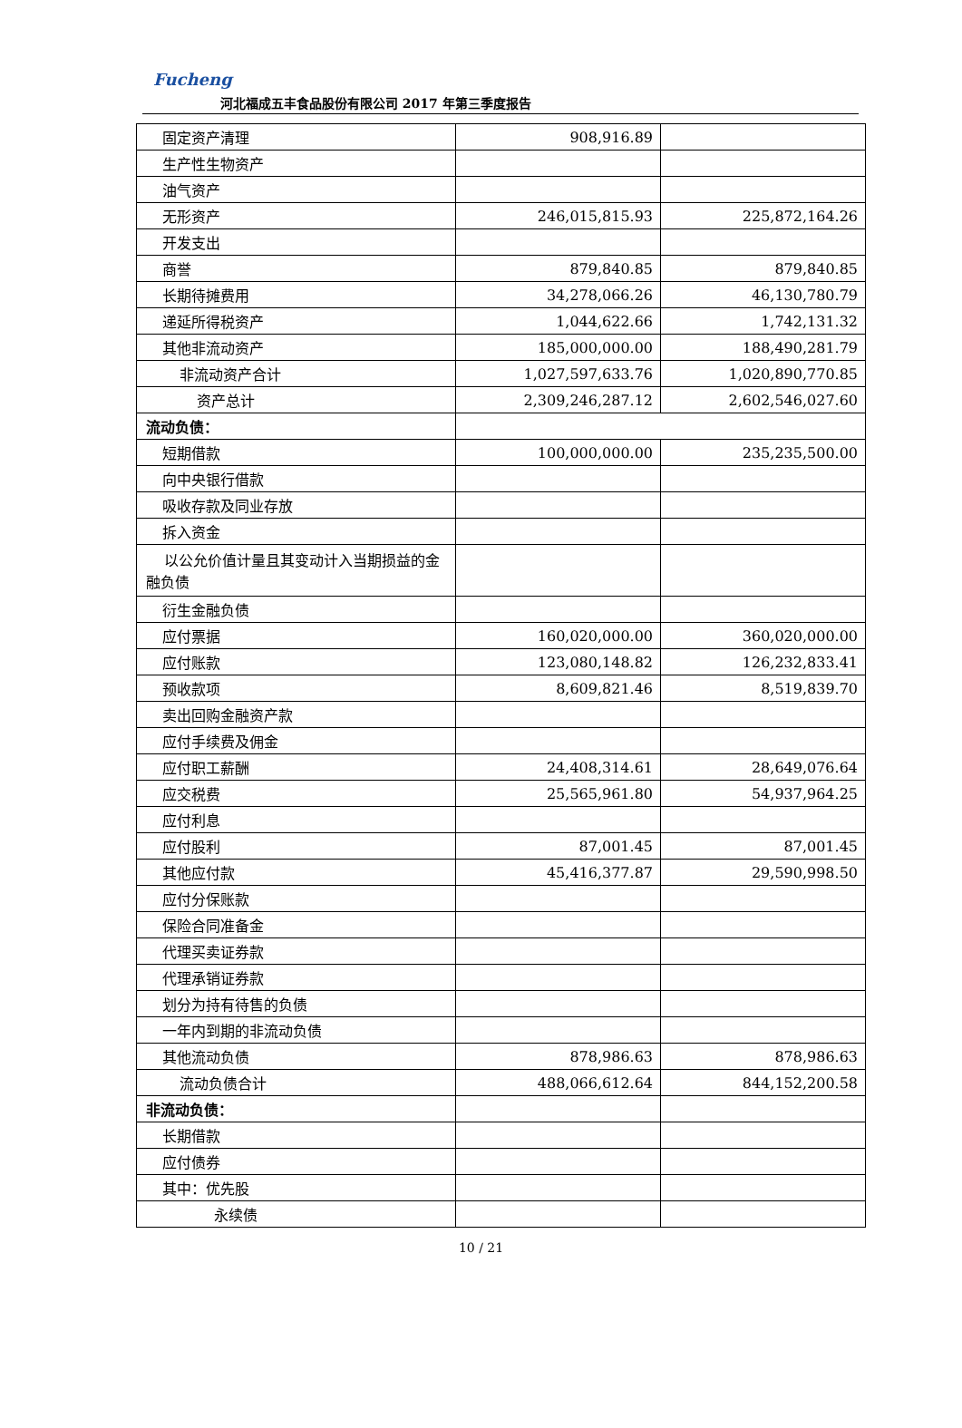Fucheng
河北福成五丰食品股份有限公司 2017 年第三季度报告
| 固定资产清理 | 908,916.89 | |
| 生产性生物资产 | | |
| 油气资产 | | |
| 无形资产 | 246,015,815.93 | 225,872,164.26 |
| 开发支出 | | |
| 商誉 | 879,840.85 | 879,840.85 |
| 长期待摊费用 | 34,278,066.26 | 46,130,780.79 |
| 递延所得税资产 | 1,044,622.66 | 1,742,131.32 |
| 其他非流动资产 | 185,000,000.00 | 188,490,281.79 |
| 非流动资产合计 | 1,027,597,633.76 | 1,020,890,770.85 |
| 资产总计 | 2,309,246,287.12 | 2,602,546,027.60 |
| 流动负债： | | |
| 短期借款 | 100,000,000.00 | 235,235,500.00 |
| 向中央银行借款 | | |
| 吸收存款及同业存放 | | |
| 拆入资金 | | |
| 以公允价值计量且其变动计入当期损益的金融负债 | | |
| 衍生金融负债 | | |
| 应付票据 | 160,020,000.00 | 360,020,000.00 |
| 应付账款 | 123,080,148.82 | 126,232,833.41 |
| 预收款项 | 8,609,821.46 | 8,519,839.70 |
| 卖出回购金融资产款 | | |
| 应付手续费及佣金 | | |
| 应付职工薪酬 | 24,408,314.61 | 28,649,076.64 |
| 应交税费 | 25,565,961.80 | 54,937,964.25 |
| 应付利息 | | |
| 应付股利 | 87,001.45 | 87,001.45 |
| 其他应付款 | 45,416,377.87 | 29,590,998.50 |
| 应付分保账款 | | |
| 保险合同准备金 | | |
| 代理买卖证券款 | | |
| 代理承销证券款 | | |
| 划分为持有待售的负债 | | |
| 一年内到期的非流动负债 | | |
| 其他流动负债 | 878,986.63 | 878,986.63 |
| 流动负债合计 | 488,066,612.64 | 844,152,200.58 |
| 非流动负债： | | |
| 长期借款 | | |
| 应付债券 | | |
| 其中：优先股 | | |
| 永续债 | | |
10 / 21